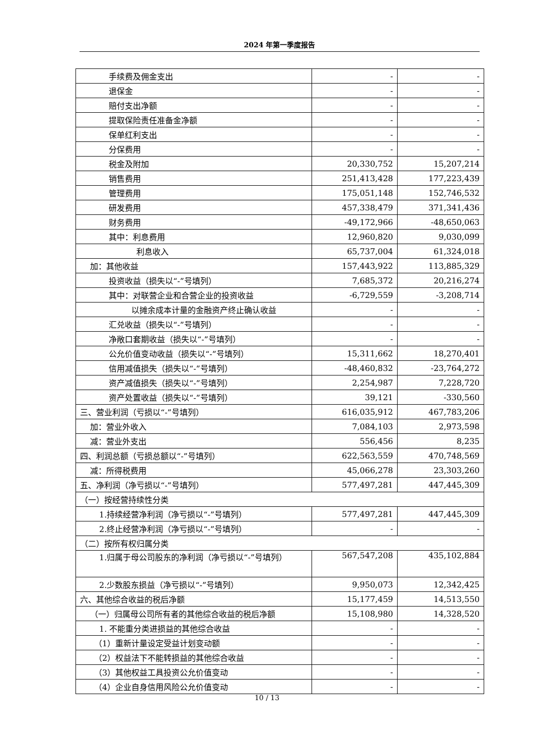2024 年第一季度报告
| 手续费及佣金支出 | - | - |
| 退保金 | - | - |
| 赔付支出净额 | - | - |
| 提取保险责任准备金净额 | - | - |
| 保单红利支出 | - | - |
| 分保费用 | - | - |
| 税金及附加 | 20,330,752 | 15,207,214 |
| 销售费用 | 251,413,428 | 177,223,439 |
| 管理费用 | 175,051,148 | 152,746,532 |
| 研发费用 | 457,338,479 | 371,341,436 |
| 财务费用 | -49,172,966 | -48,650,063 |
| 其中：利息费用 | 12,960,820 | 9,030,099 |
| 利息收入 | 65,737,004 | 61,324,018 |
| 加：其他收益 | 157,443,922 | 113,885,329 |
| 投资收益（损失以“-”号填列） | 7,685,372 | 20,216,274 |
| 其中：对联营企业和合营企业的投资收益 | -6,729,559 | -3,208,714 |
| 以摊余成本计量的金融资产终止确认收益 | - | - |
| 汇兑收益（损失以“-”号填列） | - | - |
| 净敞口套期收益（损失以“-”号填列） | - | - |
| 公允价值变动收益（损失以“-”号填列） | 15,311,662 | 18,270,401 |
| 信用减值损失（损失以“-”号填列） | -48,460,832 | -23,764,272 |
| 资产减值损失（损失以“-”号填列） | 2,254,987 | 7,228,720 |
| 资产处置收益（损失以“-”号填列） | 39,121 | -330,560 |
| 三、营业利润（亏损以“-”号填列） | 616,035,912 | 467,783,206 |
| 加：营业外收入 | 7,084,103 | 2,973,598 |
| 减：营业外支出 | 556,456 | 8,235 |
| 四、利润总额（亏损总额以“-”号填列） | 622,563,559 | 470,748,569 |
| 减：所得税费用 | 45,066,278 | 23,303,260 |
| 五、净利润（净亏损以“-”号填列） | 577,497,281 | 447,445,309 |
| （一）按经营持续性分类 | | |
| 1.持续经营净利润（净亏损以“-”号填列） | 577,497,281 | 447,445,309 |
| 2.终止经营净利润（净亏损以“-”号填列） | - | - |
| （二）按所有权归属分类 | | |
| 1.归属于母公司股东的净利润（净亏损以“-”号填列） | 567,547,208 | 435,102,884 |
| 2.少数股东损益（净亏损以“-”号填列） | 9,950,073 | 12,342,425 |
| 六、其他综合收益的税后净额 | 15,177,459 | 14,513,550 |
| （一）归属母公司所有者的其他综合收益的税后净额 | 15,108,980 | 14,328,520 |
| 1. 不能重分类进损益的其他综合收益 | - | - |
| （1）重新计量设定受益计划变动额 | - | - |
| （2）权益法下不能转损益的其他综合收益 | - | - |
| （3）其他权益工具投资公允价值变动 | - | - |
| （4）企业自身信用风险公允价值变动 | - | - |
10 / 13